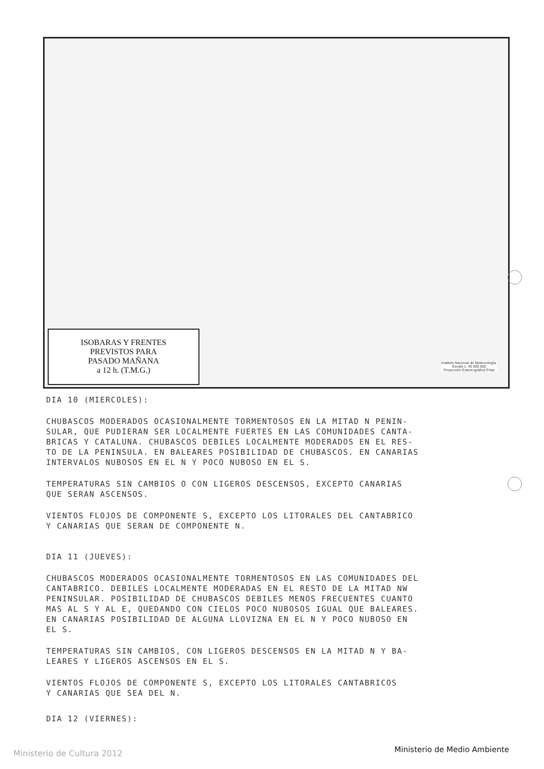ISOBARAS Y FRENTES
PREVISTOS PARA
PASADO MAÑANA
a 12 h. (T.M.G.)
Instituto Nacional de Meteorología.
Escala 1: 40 000 000
Proyección Estereográfica Polar
DIA 10 (MIERCOLES):
CHUBASCOS MODERADOS OCASIONALMENTE TORMENTOSOS EN LA MITAD N PENIN-
SULAR, QUE PUDIERAN SER LOCALMENTE FUERTES EN LAS COMUNIDADES CANTA-
BRICAS Y CATALUNA. CHUBASCOS DEBILES LOCALMENTE MODERADOS EN EL RES-
TO DE LA PENINSULA. EN BALEARES POSIBILIDAD DE CHUBASCOS. EN CANARIAS
INTERVALOS NUBOSOS EN EL N Y POCO NUBOSO EN EL S.
TEMPERATURAS SIN CAMBIOS O CON LIGEROS DESCENSOS, EXCEPTO CANARIAS
QUE SERAN ASCENSOS.
VIENTOS FLOJOS DE COMPONENTE S, EXCEPTO LOS LITORALES DEL CANTABRICO
Y CANARIAS QUE SERAN DE COMPONENTE N.
DIA 11 (JUEVES):
CHUBASCOS MODERADOS OCASIONALMENTE TORMENTOSOS EN LAS COMUNIDADES DEL
CANTABRICO. DEBILES LOCALMENTE MODERADAS EN EL RESTO DE LA MITAD NW
PENINSULAR. POSIBILIDAD DE CHUBASCOS DEBILES MENOS FRECUENTES CUANTO
MAS AL S Y AL E, QUEDANDO CON CIELOS POCO NUBOSOS IGUAL QUE BALEARES.
EN CANARIAS POSIBILIDAD DE ALGUNA LLOVIZNA EN EL N Y POCO NUBOSO EN
EL S.
TEMPERATURAS SIN CAMBIOS, CON LIGEROS DESCENSOS EN LA MITAD N Y BA-
LEARES Y LIGEROS ASCENSOS EN EL S.
VIENTOS FLOJOS DE COMPONENTE S, EXCEPTO LOS LITORALES CANTABRICOS
Y CANARIAS QUE SEA DEL N.
DIA 12 (VIERNES):
Ministerio de Cultura 2012 Ministerio de Medio Ambiente